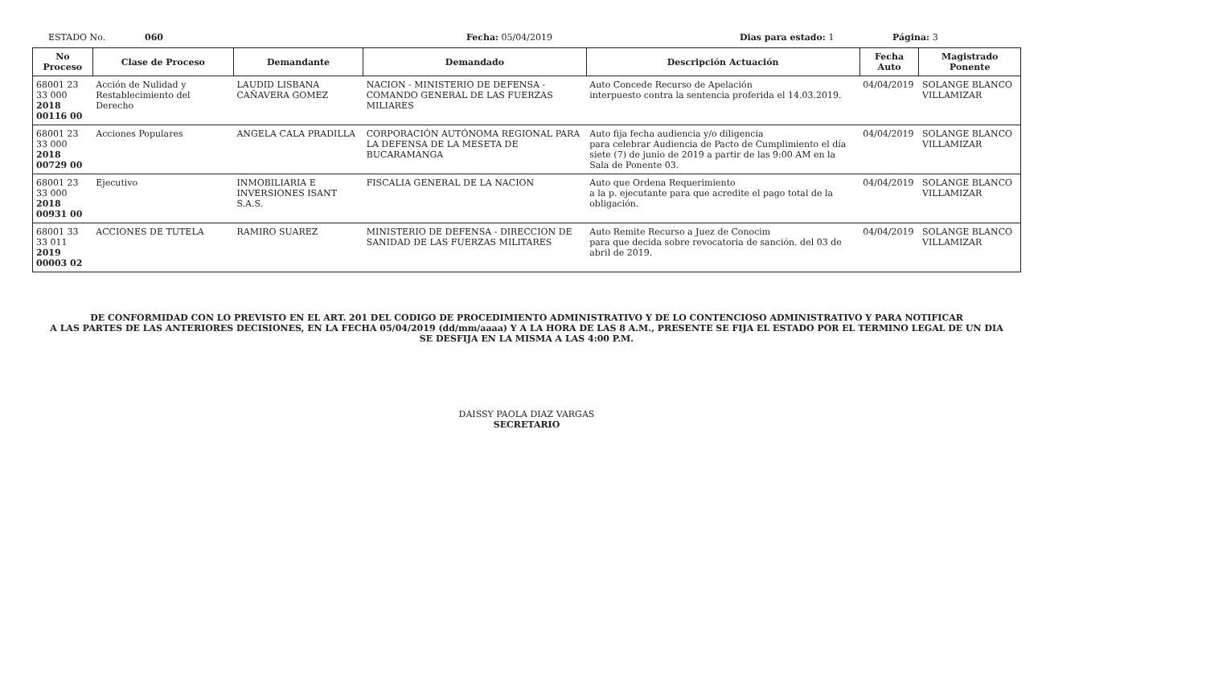ESTADO No. 060 Fecha: 05/04/2019 Dias para estado: 1 Página: 3
| No Proceso | Clase de Proceso | Demandante | Demandado | Descripción Actuación | Fecha Auto | Magistrado Ponente |
| --- | --- | --- | --- | --- | --- | --- |
| 68001 23 33 000 2018 00116 00 | Acción de Nulidad y Restablecimiento del Derecho | LAUDID LISBANA CAÑAVERA GOMEZ | NACION - MINISTERIO DE DEFENSA - COMANDO GENERAL DE LAS FUERZAS MILIARES | Auto Concede Recurso de Apelación interpuesto contra la sentencia proferida el 14.03.2019. | 04/04/2019 | SOLANGE BLANCO VILLAMIZAR |
| 68001 23 33 000 2018 00729 00 | Acciones Populares | ANGELA CALA PRADILLA | CORPORACIÓN AUTÓNOMA REGIONAL PARA LA DEFENSA DE LA MESETA DE BUCARAMANGA | Auto fija fecha audiencia y/o diligencia para celebrar Audiencia de Pacto de Cumplimiento el día siete (7) de junio de 2019 a partir de las 9:00 AM en la Sala de Ponente 03. | 04/04/2019 | SOLANGE BLANCO VILLAMIZAR |
| 68001 23 33 000 2018 00931 00 | Ejecutivo | INMOBILIARIA E INVERSIONES ISANT S.A.S. | FISCALIA GENERAL DE LA NACION | Auto que Ordena Requerimiento a la p. ejecutante para que acredite el pago total de la obligación. | 04/04/2019 | SOLANGE BLANCO VILLAMIZAR |
| 68001 33 33 011 2019 00003 02 | ACCIONES DE TUTELA | RAMIRO SUAREZ | MINISTERIO DE DEFENSA - DIRECCION DE SANIDAD DE LAS FUERZAS MILITARES | Auto Remite Recurso a Juez de Conocim para que decida sobre revocatoria de sanción. del 03 de abril de 2019. | 04/04/2019 | SOLANGE BLANCO VILLAMIZAR |
DE CONFORMIDAD CON LO PREVISTO EN EL ART. 201 DEL CODIGO DE PROCEDIMIENTO ADMINISTRATIVO Y DE LO CONTENCIOSO ADMINISTRATIVO Y PARA NOTIFICAR
A LAS PARTES DE LAS ANTERIORES DECISIONES, EN LA FECHA 05/04/2019 (dd/mm/aaaa) Y A LA HORA DE LAS 8 A.M., PRESENTE SE FIJA EL ESTADO POR EL TERMINO LEGAL DE UN DIA
SE DESFIJA EN LA MISMA A LAS 4:00 P.M.
DAISSY PAOLA DIAZ VARGAS
SECRETARIO